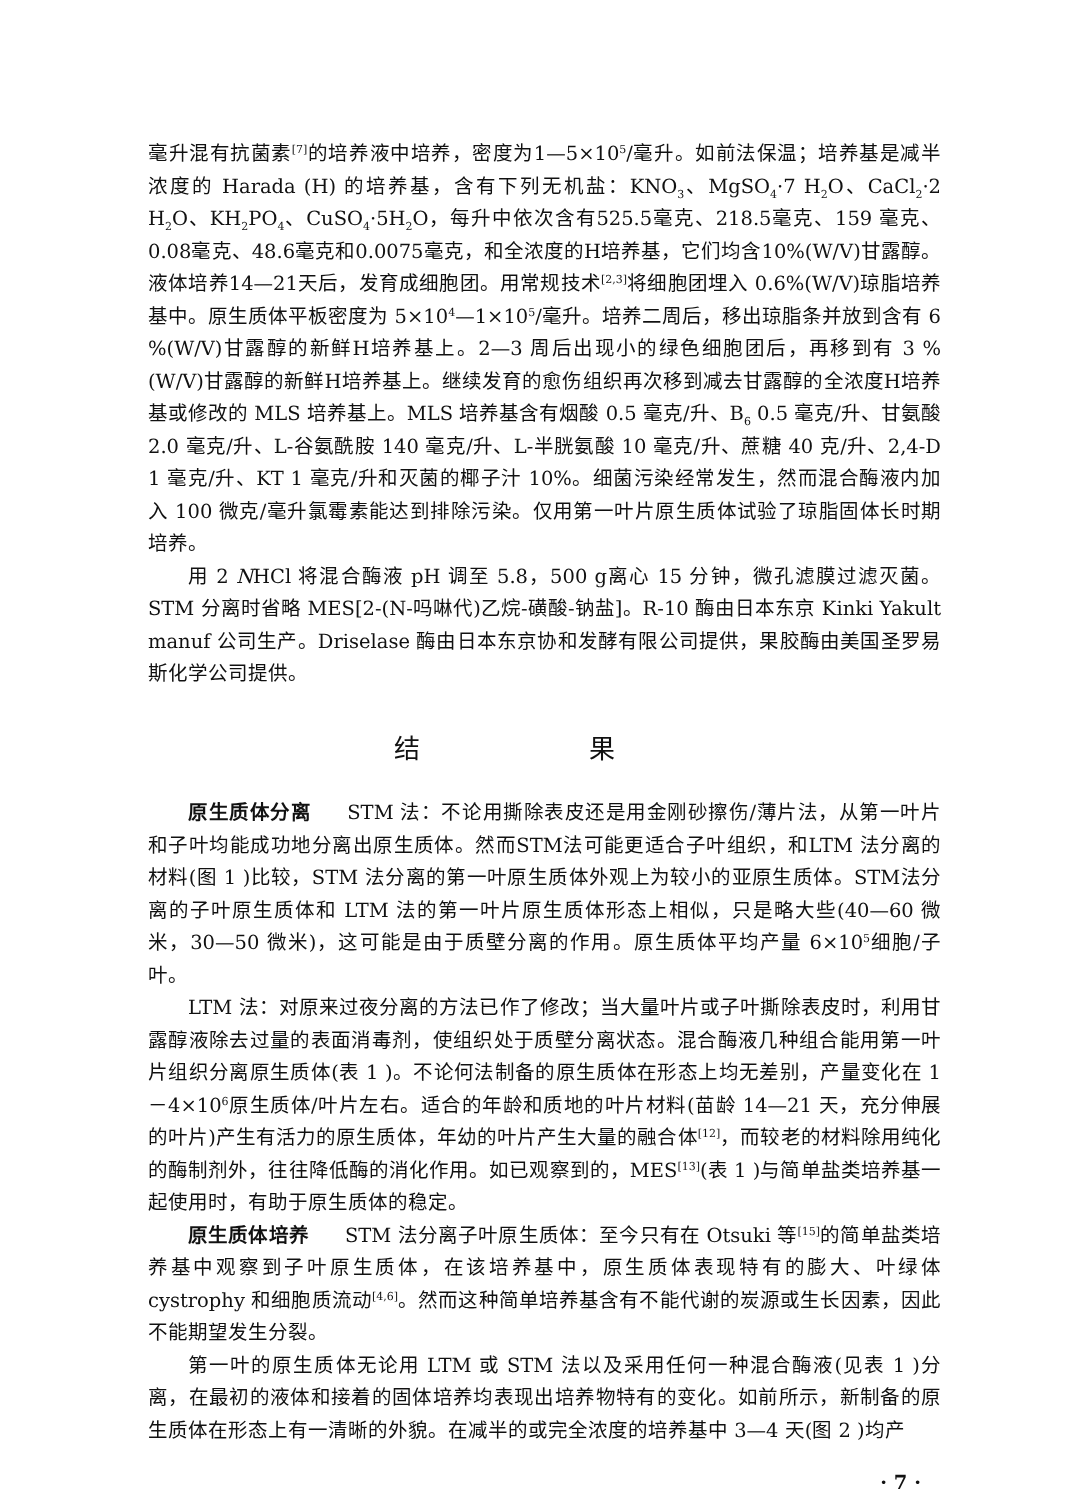毫升混有抗菌素<sup>[7]</sup>的培养液中培养，密度为1—5×10<sup>5</sup>/毫升。如前法保温；培养基是减半浓度的 Harada (H) 的培养基，含有下列无机盐：KNO<sub>3</sub>、MgSO<sub>4</sub>·7 H<sub>2</sub>O、CaCl<sub>2</sub>·2 H<sub>2</sub>O、KH<sub>2</sub>PO<sub>4</sub>、CuSO<sub>4</sub>·5H<sub>2</sub>O，每升中依次含有525.5毫克、218.5毫克、159 毫克、0.08毫克、48.6毫克和0.0075毫克，和全浓度的H培养基，它们均含10%(W/V)甘露醇。液体培养14—21天后，发育成细胞团。用常规技术<sup>[2,3]</sup>将细胞团埋入 0.6%(W/V)琼脂培养基中。原生质体平板密度为 5×10<sup>4</sup>—1×10<sup>5</sup>/毫升。培养二周后，移出琼脂条并放到含有 6 %(W/V)甘露醇的新鲜H培养基上。2—3 周后出现小的绿色细胞团后，再移到有 3 %(W/V)甘露醇的新鲜H培养基上。继续发育的愈伤组织再次移到减去甘露醇的全浓度H培养基或修改的 MLS 培养基上。MLS 培养基含有烟酸 0.5 毫克/升、B<sub>6</sub> 0.5 毫克/升、甘氨酸 2.0 毫克/升、L-谷氨酰胺 140 毫克/升、L-半胱氨酸 10 毫克/升、蔗糖 40 克/升、2,4-D 1 毫克/升、KT 1 毫克/升和灭菌的椰子汁 10%。细菌污染经常发生，然而混合酶液内加入 100 微克/毫升氯霉素能达到排除污染。仅用第一叶片原生质体试验了琼脂固体长时期培养。
用 2 NHCl 将混合酶液 pH 调至 5.8，500 g离心 15 分钟，微孔滤膜过滤灭菌。STM 分离时省略 MES[2-(N-吗啉代)乙烷-磺酸-钠盐]。R-10 酶由日本东京 Kinki Yakult manuf 公司生产。Driselase 酶由日本东京协和发酵有限公司提供，果胶酶由美国圣罗易斯化学公司提供。
结 果
原生质体分离 STM 法：不论用撕除表皮还是用金刚砂擦伤/薄片法，从第一叶片和子叶均能成功地分离出原生质体。然而STM法可能更适合子叶组织，和LTM 法分离的材料(图 1 )比较，STM 法分离的第一叶原生质体外观上为较小的亚原生质体。STM法分离的子叶原生质体和 LTM 法的第一叶片原生质体形态上相似，只是略大些(40—60 微米，30—50 微米)，这可能是由于质壁分离的作用。原生质体平均产量 6×10<sup>5</sup>细胞/子叶。
LTM 法：对原来过夜分离的方法已作了修改；当大量叶片或子叶撕除表皮时，利用甘露醇液除去过量的表面消毒剂，使组织处于质壁分离状态。混合酶液几种组合能用第一叶片组织分离原生质体(表 1 )。不论何法制备的原生质体在形态上均无差别，产量变化在 1－4×10<sup>6</sup>原生质体/叶片左右。适合的年龄和质地的叶片材料(苗龄 14—21 天，充分伸展的叶片)产生有活力的原生质体，年幼的叶片产生大量的融合体<sup>[12]</sup>，而较老的材料除用纯化的酶制剂外，往往降低酶的消化作用。如已观察到的，MES<sup>[13]</sup>(表 1 )与简单盐类培养基一起使用时，有助于原生质体的稳定。
原生质体培养 STM 法分离子叶原生质体：至今只有在 Otsuki 等<sup>[15]</sup>的简单盐类培养基中观察到子叶原生质体，在该培养基中，原生质体表现特有的膨大、叶绿体 cystrophy 和细胞质流动<sup>[4,6]</sup>。然而这种简单培养基含有不能代谢的炭源或生长因素，因此不能期望发生分裂。
第一叶的原生质体无论用 LTM 或 STM 法以及采用任何一种混合酶液(见表 1 )分离，在最初的液体和接着的固体培养均表现出培养物特有的变化。如前所示，新制备的原生质体在形态上有一清晰的外貌。在减半的或完全浓度的培养基中 3—4 天(图 2 )均产
· 7 ·